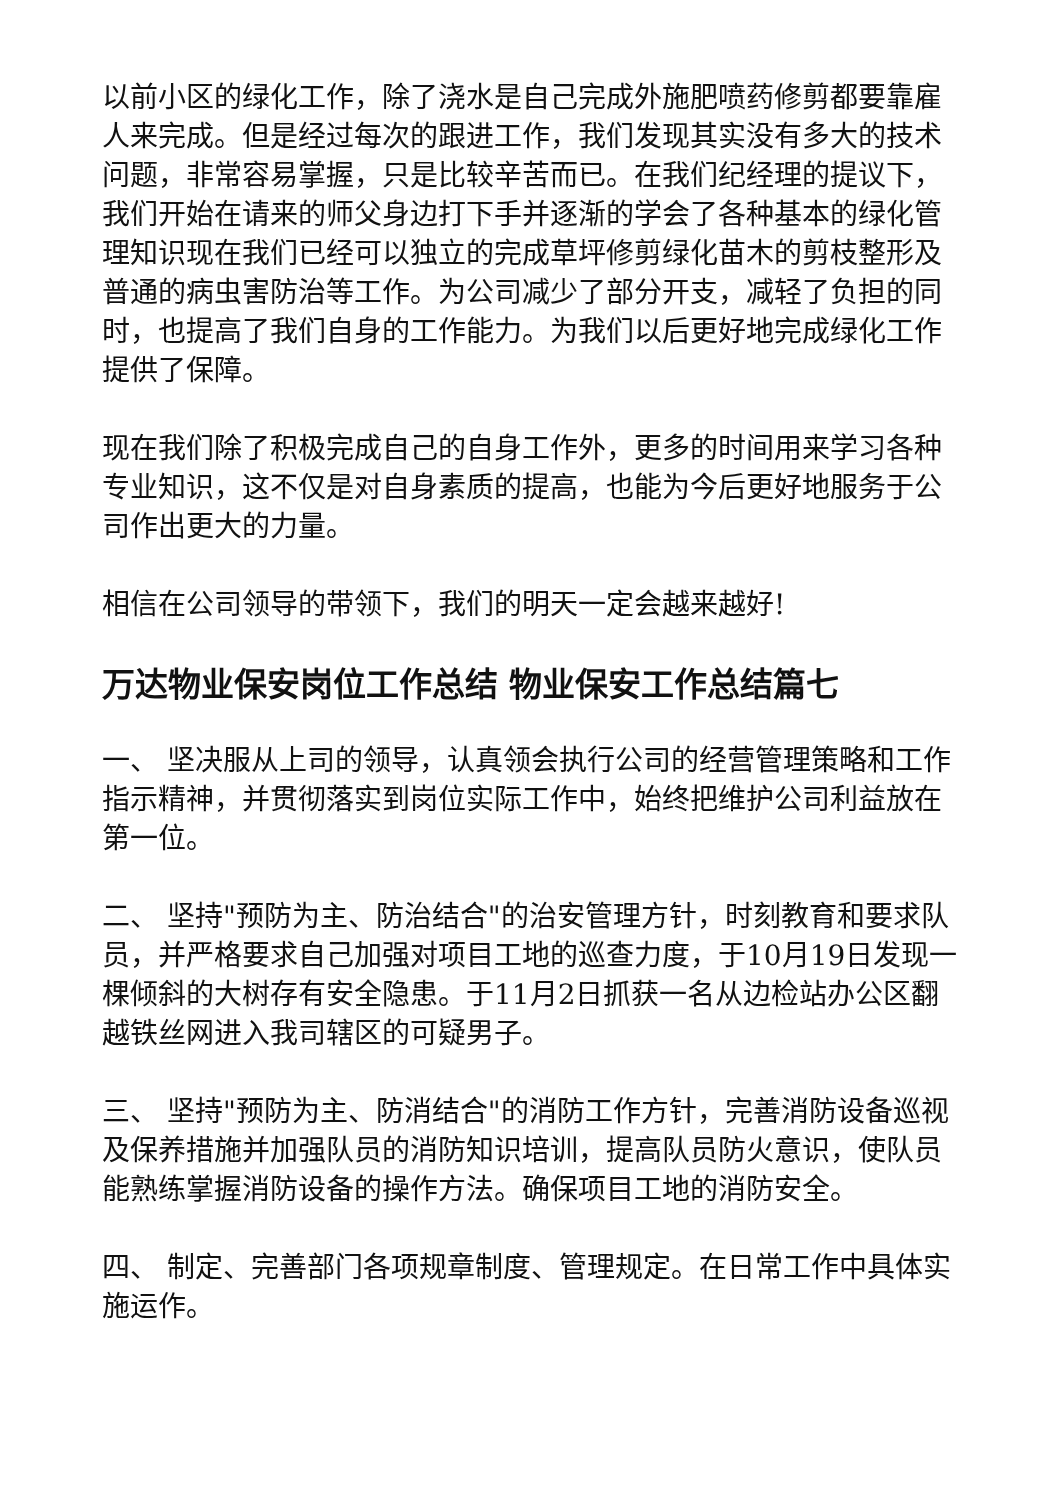以前小区的绿化工作，除了浇水是自己完成外施肥喷药修剪都要靠雇人来完成。但是经过每次的跟进工作，我们发现其实没有多大的技术问题，非常容易掌握，只是比较辛苦而已。在我们纪经理的提议下，我们开始在请来的师父身边打下手并逐渐的学会了各种基本的绿化管理知识现在我们已经可以独立的完成草坪修剪绿化苗木的剪枝整形及普通的病虫害防治等工作。为公司减少了部分开支，减轻了负担的同时，也提高了我们自身的工作能力。为我们以后更好地完成绿化工作提供了保障。
现在我们除了积极完成自己的自身工作外，更多的时间用来学习各种专业知识，这不仅是对自身素质的提高，也能为今后更好地服务于公司作出更大的力量。
相信在公司领导的带领下，我们的明天一定会越来越好!
万达物业保安岗位工作总结 物业保安工作总结篇七
一、 坚决服从上司的领导，认真领会执行公司的经营管理策略和工作 指示精神，并贯彻落实到岗位实际工作中，始终把维护公司利益放在第一位。
二、 坚持"预防为主、防治结合"的治安管理方针，时刻教育和要求队员，并严格要求自己加强对项目工地的巡查力度，于10月19日发现一棵倾斜的大树存有安全隐患。于11月2日抓获一名从边检站办公区翻越铁丝网进入我司辖区的可疑男子。
三、 坚持"预防为主、防消结合"的消防工作方针，完善消防设备巡视及保养措施并加强队员的消防知识培训，提高队员防火意识，使队员能熟练掌握消防设备的操作方法。确保项目工地的消防安全。
四、 制定、完善部门各项规章制度、管理规定。在日常工作中具体实施运作。